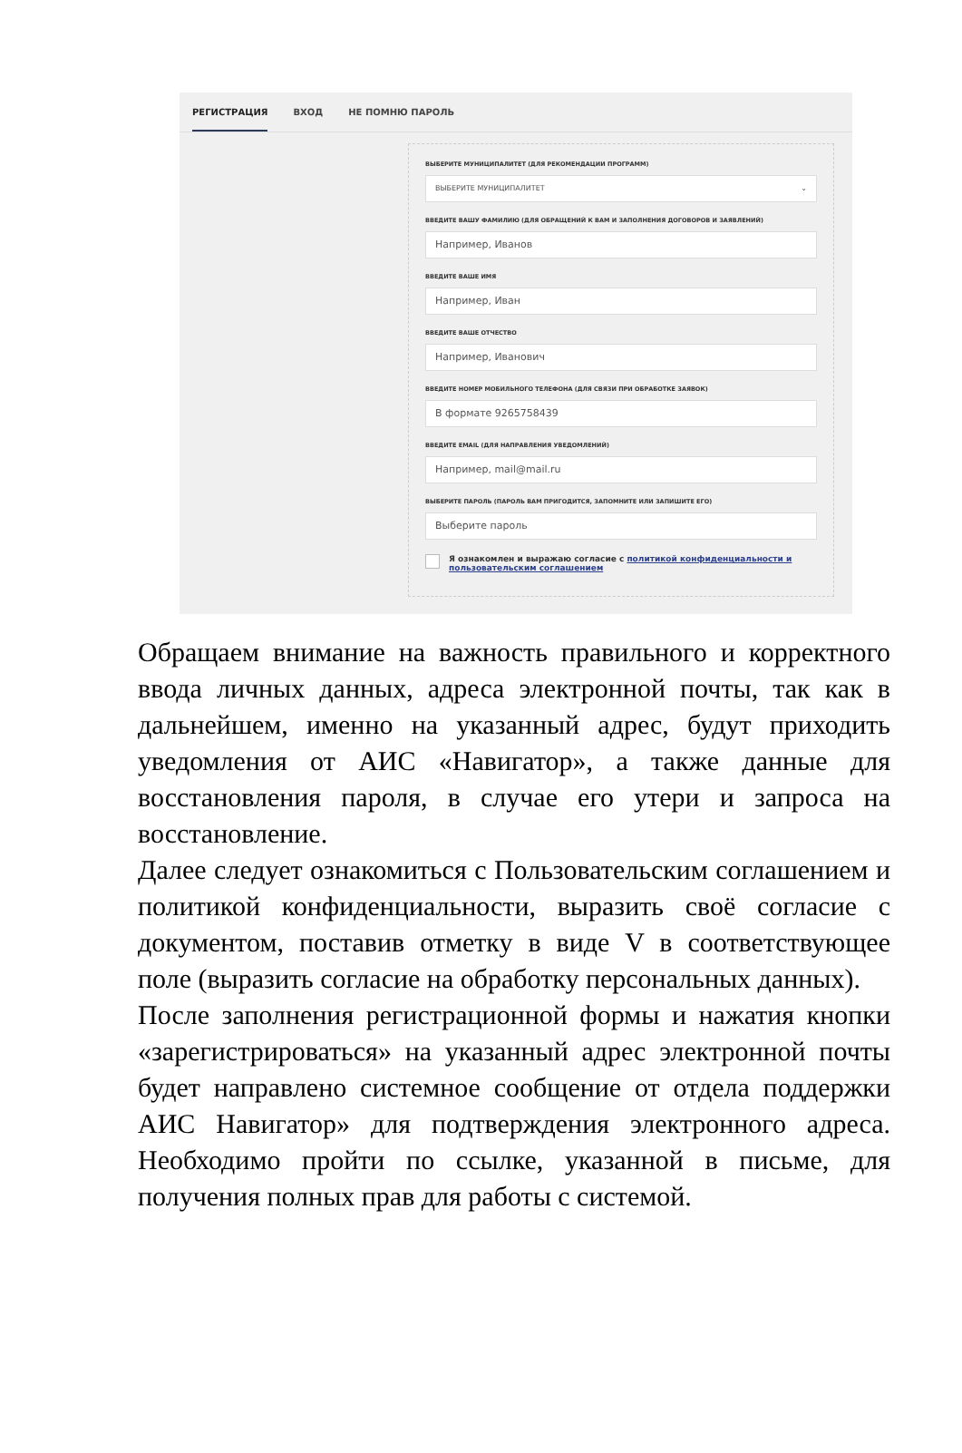РЕГИСТРАЦИЯ ВХОД НЕ ПОМНЮ ПАРОЛЬ
ВЫБЕРИТЕ МУНИЦИПАЛИТЕТ (ДЛЯ РЕКОМЕНДАЦИИ ПРОГРАММ)
ВЫБЕРИТЕ МУНИЦИПАЛИТЕТ ⌄
ВВЕДИТЕ ВАШУ ФАМИЛИЮ (ДЛЯ ОБРАЩЕНИЙ К ВАМ И ЗАПОЛНЕНИЯ ДОГОВОРОВ И ЗАЯВЛЕНИЙ)
Например, Иванов
ВВЕДИТЕ ВАШЕ ИМЯ
Например, Иван
ВВЕДИТЕ ВАШЕ ОТЧЕСТВО
Например, Иванович
ВВЕДИТЕ НОМЕР МОБИЛЬНОГО ТЕЛЕФОНА (ДЛЯ СВЯЗИ ПРИ ОБРАБОТКЕ ЗАЯВОК)
В формате 9265758439
ВВЕДИТЕ EMAIL (ДЛЯ НАПРАВЛЕНИЯ УВЕДОМЛЕНИЙ)
Например, mail@mail.ru
ВЫБЕРИТЕ ПАРОЛЬ (ПАРОЛЬ ВАМ ПРИГОДИТСЯ, ЗАПОМНИТЕ ИЛИ ЗАПИШИТЕ ЕГО)
Выберите пароль
Я ознакомлен и выражаю согласие с политикой конфиденциальности и пользовательским соглашением
Обращаем внимание на важность правильного и корректного ввода личных данных, адреса электронной почты, так как в дальнейшем, именно на указанный адрес, будут приходить уведомления от АИС «Навигатор», а также данные для восстановления пароля, в случае его утери и запроса на восстановление.
Далее следует ознакомиться с Пользовательским соглашением и политикой конфиденциальности, выразить своё согласие с документом, поставив отметку в виде V в соответствующее поле (выразить согласие на обработку персональных данных).
После заполнения регистрационной формы и нажатия кнопки «зарегистрироваться» на указанный адрес электронной почты будет направлено системное сообщение от отдела поддержки АИС Навигатор» для подтверждения электронного адреса. Необходимо пройти по ссылке, указанной в письме, для получения полных прав для работы с системой.